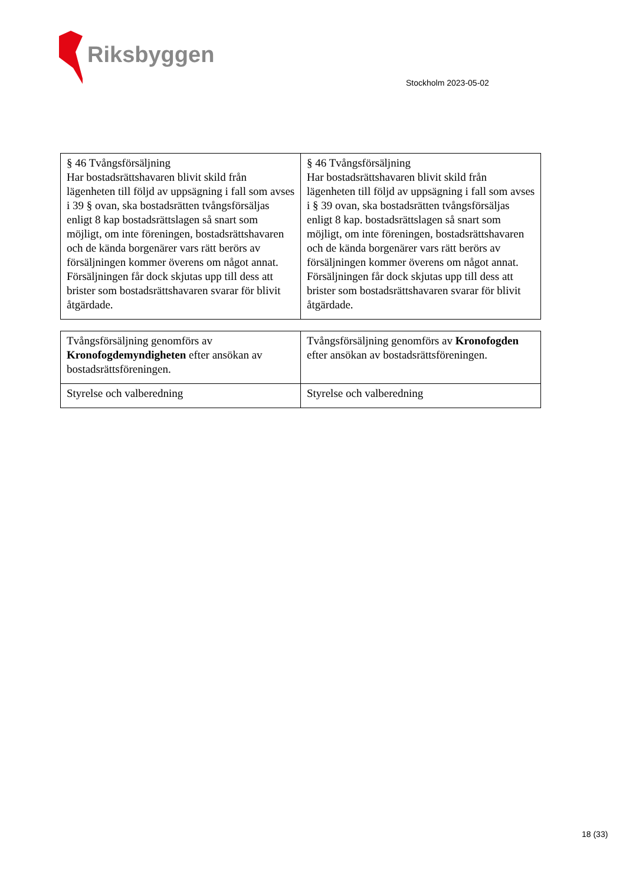Riksbyggen
Stockholm 2023-05-02
| § 46 Tvångsförsäljning Har bostadsrättshavaren blivit skild från lägenheten till följd av uppsägning i fall som avses i 39 § ovan, ska bostadsrätten tvångsförsäljas enligt 8 kap bostadsrättslagen så snart som möjligt, om inte föreningen, bostadsrättshavaren och de kända borgenärer vars rätt berörs av försäljningen kommer överens om något annat. Försäljningen får dock skjutas upp till dess att brister som bostadsrättshavaren svarar för blivit åtgärdade. | § 46 Tvångsförsäljning Har bostadsrättshavaren blivit skild från lägenheten till följd av uppsägning i fall som avses i § 39 ovan, ska bostadsrätten tvångsförsäljas enligt 8 kap. bostadsrättslagen så snart som möjligt, om inte föreningen, bostadsrättshavaren och de kända borgenärer vars rätt berörs av försäljningen kommer överens om något annat. Försäljningen får dock skjutas upp till dess att brister som bostadsrättshavaren svarar för blivit åtgärdade. |
| Tvångsförsäljning genomförs av Kronofogdemyndigheten efter ansökan av bostadsrättsföreningen. | Tvångsförsäljning genomförs av Kronofogden efter ansökan av bostadsrättsföreningen. |
| Styrelse och valberedning | Styrelse och valberedning |
18 (33)